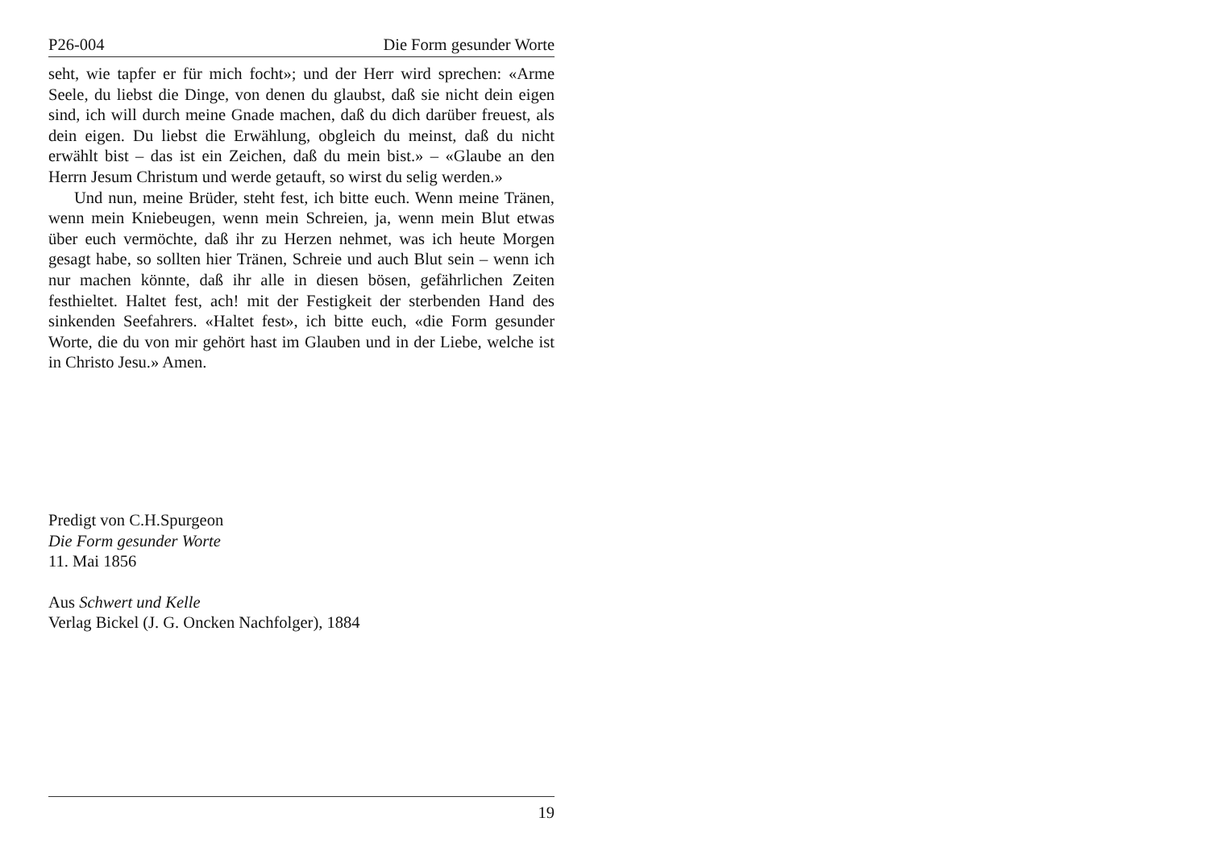P26-004 Die Form gesunder Worte
seht, wie tapfer er für mich focht»; und der Herr wird sprechen: «Arme Seele, du liebst die Dinge, von denen du glaubst, daß sie nicht dein eigen sind, ich will durch meine Gnade machen, daß du dich darüber freuest, als dein eigen. Du liebst die Erwählung, obgleich du meinst, daß du nicht erwählt bist – das ist ein Zeichen, daß du mein bist.» – «Glaube an den Herrn Jesum Christum und werde getauft, so wirst du selig werden.»
Und nun, meine Brüder, steht fest, ich bitte euch. Wenn meine Tränen, wenn mein Kniebeugen, wenn mein Schreien, ja, wenn mein Blut etwas über euch vermöchte, daß ihr zu Herzen nehmet, was ich heute Morgen gesagt habe, so sollten hier Tränen, Schreie und auch Blut sein – wenn ich nur machen könnte, daß ihr alle in diesen bösen, gefährlichen Zeiten festhieltet. Haltet fest, ach! mit der Festigkeit der sterbenden Hand des sinkenden Seefahrers. «Haltet fest», ich bitte euch, «die Form gesunder Worte, die du von mir gehört hast im Glauben und in der Liebe, welche ist in Christo Jesu.» Amen.
Predigt von C.H.Spurgeon
Die Form gesunder Worte
11. Mai 1856
Aus Schwert und Kelle
Verlag Bickel (J. G. Oncken Nachfolger), 1884
19